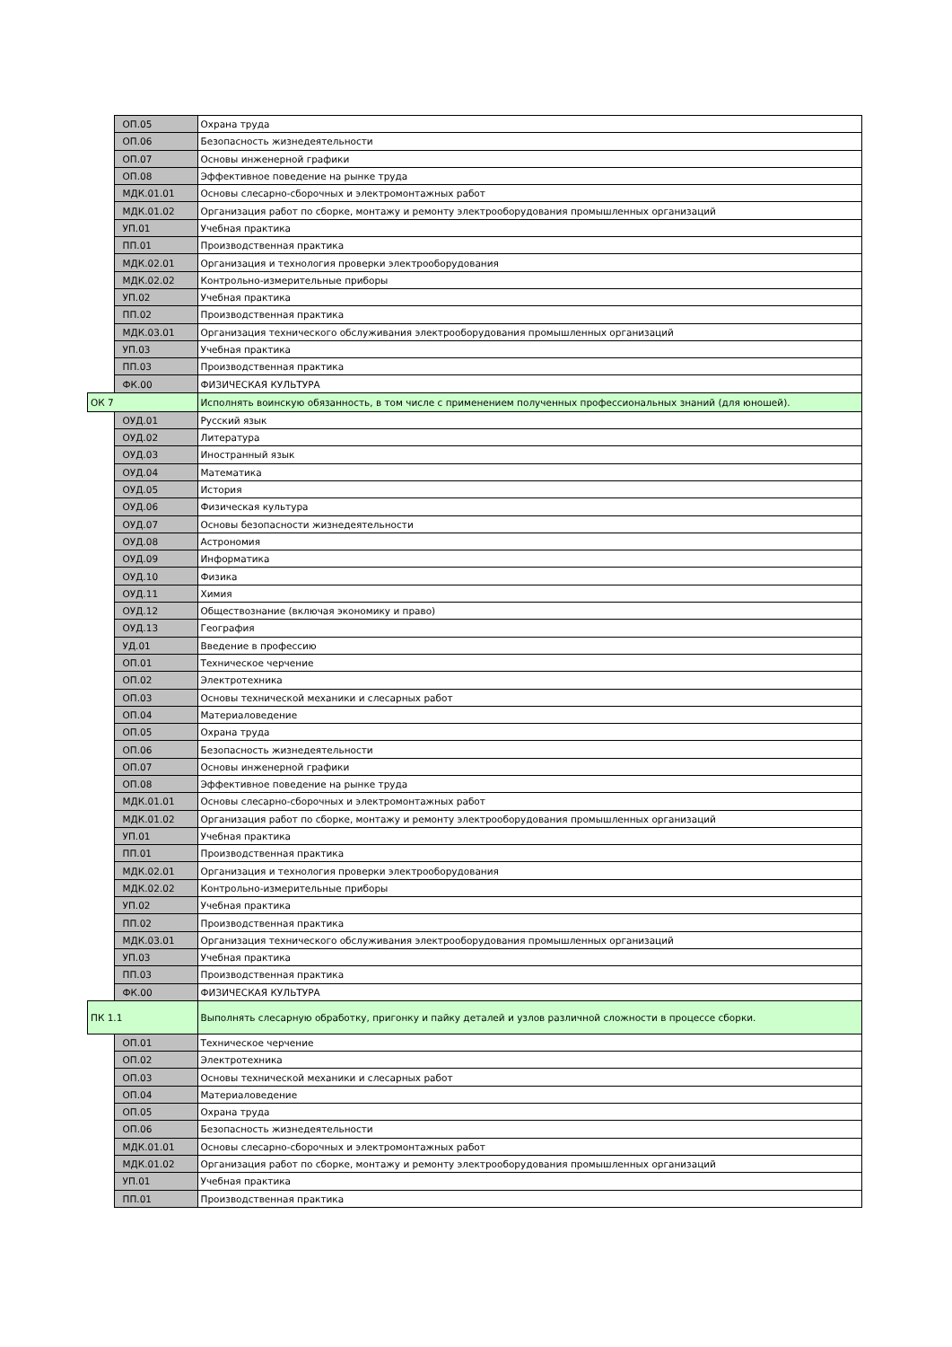| | ОП.05 | Охрана труда |
| | ОП.06 | Безопасность жизнедеятельности |
| | ОП.07 | Основы инженерной графики |
| | ОП.08 | Эффективное поведение на рынке труда |
| | МДК.01.01 | Основы слесарно-сборочных и электромонтажных работ |
| | МДК.01.02 | Организация работ по сборке, монтажу и ремонту электрооборудования промышленных организаций |
| | УП.01 | Учебная практика |
| | ПП.01 | Производственная практика |
| | МДК.02.01 | Организация и технология проверки электрооборудования |
| | МДК.02.02 | Контрольно-измерительные приборы |
| | УП.02 | Учебная практика |
| | ПП.02 | Производственная практика |
| | МДК.03.01 | Организация технического обслуживания электрооборудования промышленных организаций |
| | УП.03 | Учебная практика |
| | ПП.03 | Производственная практика |
| | ФК.00 | ФИЗИЧЕСКАЯ КУЛЬТУРА |
| ОК 7 | | Исполнять воинскую обязанность, в том числе с применением полученных профессиональных знаний (для юношей). |
| | ОУД.01 | Русский язык |
| | ОУД.02 | Литература |
| | ОУД.03 | Иностранный язык |
| | ОУД.04 | Математика |
| | ОУД.05 | История |
| | ОУД.06 | Физическая культура |
| | ОУД.07 | Основы безопасности жизнедеятельности |
| | ОУД.08 | Астрономия |
| | ОУД.09 | Информатика |
| | ОУД.10 | Физика |
| | ОУД.11 | Химия |
| | ОУД.12 | Обществознание (включая экономику и право) |
| | ОУД.13 | География |
| | УД.01 | Введение в профессию |
| | ОП.01 | Техническое черчение |
| | ОП.02 | Электротехника |
| | ОП.03 | Основы технической механики и слесарных работ |
| | ОП.04 | Материаловедение |
| | ОП.05 | Охрана труда |
| | ОП.06 | Безопасность жизнедеятельности |
| | ОП.07 | Основы инженерной графики |
| | ОП.08 | Эффективное поведение на рынке труда |
| | МДК.01.01 | Основы слесарно-сборочных и электромонтажных работ |
| | МДК.01.02 | Организация работ по сборке, монтажу и ремонту электрооборудования промышленных организаций |
| | УП.01 | Учебная практика |
| | ПП.01 | Производственная практика |
| | МДК.02.01 | Организация и технология проверки электрооборудования |
| | МДК.02.02 | Контрольно-измерительные приборы |
| | УП.02 | Учебная практика |
| | ПП.02 | Производственная практика |
| | МДК.03.01 | Организация технического обслуживания электрооборудования промышленных организаций |
| | УП.03 | Учебная практика |
| | ПП.03 | Производственная практика |
| | ФК.00 | ФИЗИЧЕСКАЯ КУЛЬТУРА |
| ПК 1.1 | | Выполнять слесарную обработку, пригонку и пайку деталей и узлов различной сложности в процессе сборки. |
| | ОП.01 | Техническое черчение |
| | ОП.02 | Электротехника |
| | ОП.03 | Основы технической механики и слесарных работ |
| | ОП.04 | Материаловедение |
| | ОП.05 | Охрана труда |
| | ОП.06 | Безопасность жизнедеятельности |
| | МДК.01.01 | Основы слесарно-сборочных и электромонтажных работ |
| | МДК.01.02 | Организация работ по сборке, монтажу и ремонту электрооборудования промышленных организаций |
| | УП.01 | Учебная практика |
| | ПП.01 | Производственная практика |